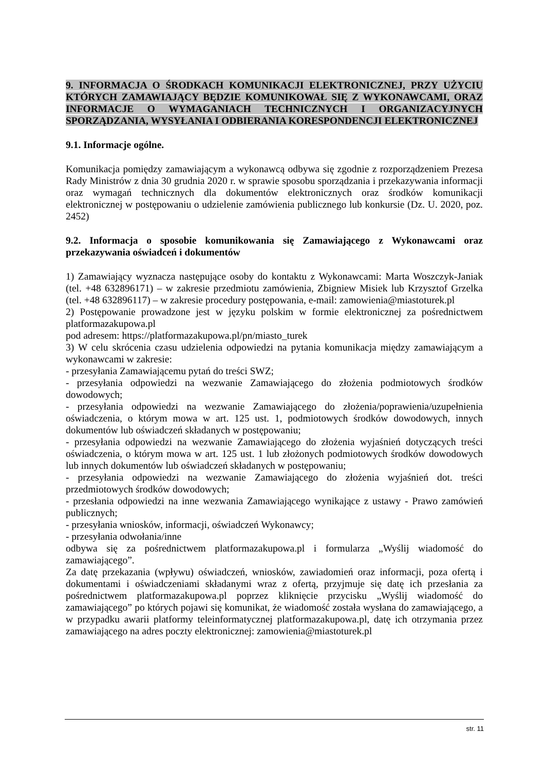9. INFORMACJA O ŚRODKACH KOMUNIKACJI ELEKTRONICZNEJ, PRZY UŻYCIU KTÓRYCH ZAMAWIAJĄCY BĘDZIE KOMUNIKOWAŁ SIĘ Z WYKONAWCAMI, ORAZ INFORMACJE O WYMAGANIACH TECHNICZNYCH I ORGANIZACYJNYCH SPORZĄDZANIA, WYSYŁANIA I ODBIERANIA KORESPONDENCJI ELEKTRONICZNEJ
9.1. Informacje ogólne.
Komunikacja pomiędzy zamawiającym a wykonawcą odbywa się zgodnie z rozporządzeniem Prezesa Rady Ministrów z dnia 30 grudnia 2020 r. w sprawie sposobu sporządzania i przekazywania informacji oraz wymagań technicznych dla dokumentów elektronicznych oraz środków komunikacji elektronicznej w postępowaniu o udzielenie zamówienia publicznego lub konkursie (Dz. U. 2020, poz. 2452)
9.2. Informacja o sposobie komunikowania się Zamawiającego z Wykonawcami oraz przekazywania oświadceń i dokumentów
1) Zamawiający wyznacza następujące osoby do kontaktu z Wykonawcami: Marta Woszczyk-Janiak (tel. +48 632896171) – w zakresie przedmiotu zamówienia, Zbigniew Misiek lub Krzysztof Grzelka (tel. +48 632896117) – w zakresie procedury postępowania, e-mail: zamowienia@miastoturek.pl
2) Postępowanie prowadzone jest w języku polskim w formie elektronicznej za pośrednictwem platformazakupowa.pl
pod adresem: https://platformazakupowa.pl/pn/miasto_turek
3) W celu skrócenia czasu udzielenia odpowiedzi na pytania komunikacja między zamawiającym a wykonawcami w zakresie:
- przesyłania Zamawiającemu pytań do treści SWZ;
- przesyłania odpowiedzi na wezwanie Zamawiającego do złożenia podmiotowych środków dowodowych;
- przesyłania odpowiedzi na wezwanie Zamawiającego do złożenia/poprawienia/uzupełnienia oświadczenia, o którym mowa w art. 125 ust. 1, podmiotowych środków dowodowych, innych dokumentów lub oświadczeń składanych w postępowaniu;
- przesyłania odpowiedzi na wezwanie Zamawiającego do złożenia wyjaśnień dotyczących treści oświadczenia, o którym mowa w art. 125 ust. 1 lub złożonych podmiotowych środków dowodowych lub innych dokumentów lub oświadczeń składanych w postępowaniu;
- przesyłania odpowiedzi na wezwanie Zamawiającego do złożenia wyjaśnień dot. treści przedmiotowych środków dowodowych;
- przesłania odpowiedzi na inne wezwania Zamawiającego wynikające z ustawy - Prawo zamówień publicznych;
- przesyłania wniosków, informacji, oświadczeń Wykonawcy;
- przesyłania odwołania/inne
odbywa się za pośrednictwem platformazakupowa.pl i formularza „Wyślij wiadomość do zamawiającego”.
Za datę przekazania (wpływu) oświadczeń, wniosków, zawiadomień oraz informacji, poza ofertą i dokumentami i oświadczeniami składanymi wraz z ofertą, przyjmuje się datę ich przesłania za pośrednictwem platformazakupowa.pl poprzez kliknięcie przycisku „Wyślij wiadomość do zamawiającego” po których pojawi się komunikat, że wiadomość została wysłana do zamawiającego, a w przypadku awarii platformy teleinformatycznej platformazakupowa.pl, datę ich otrzymania przez zamawiającego na adres poczty elektronicznej: zamowienia@miastoturek.pl
str. 11